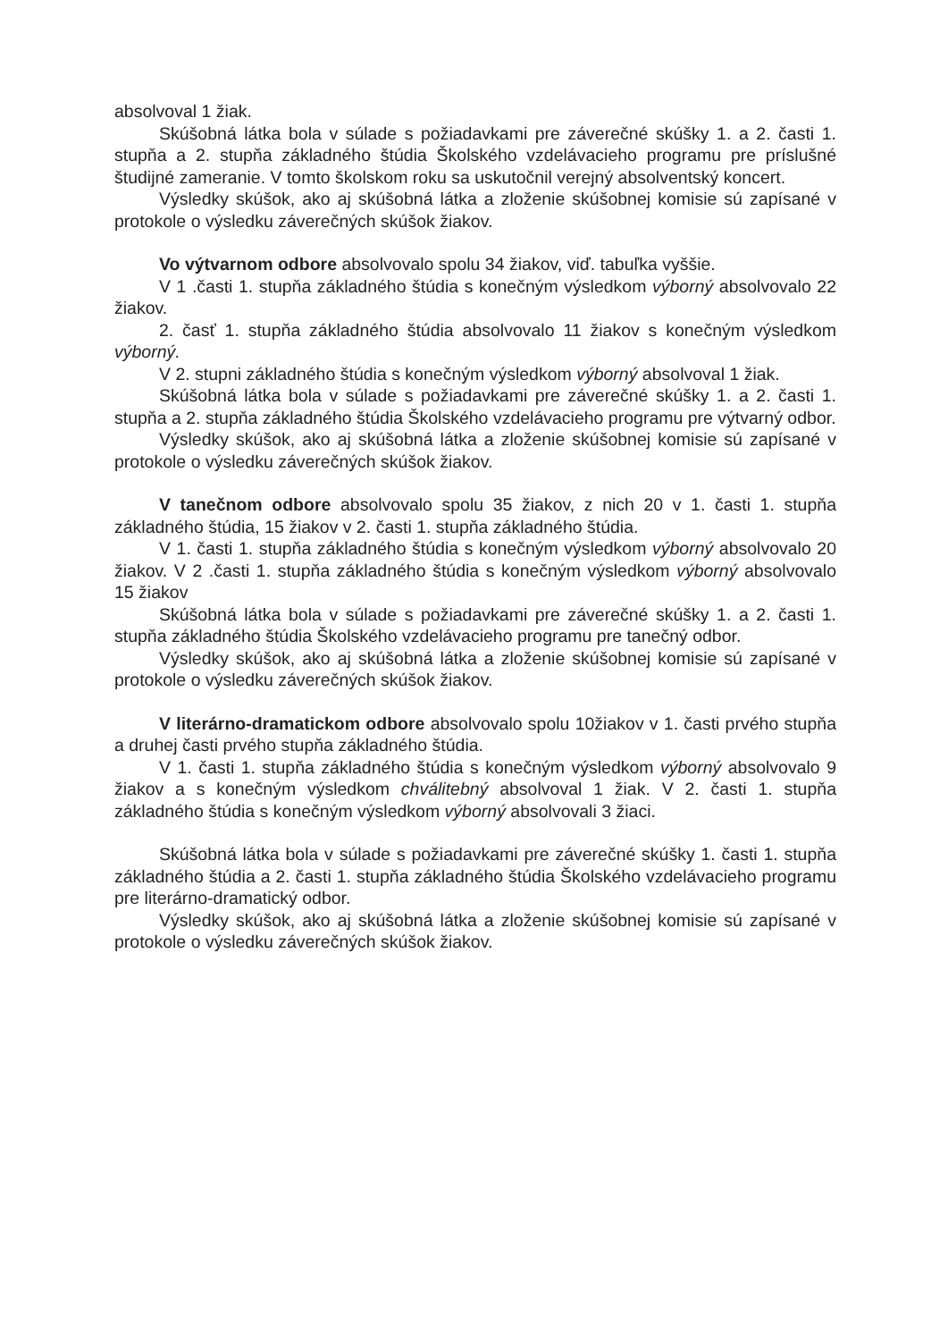absolvoval 1 žiak.
Skúšobná látka bola v súlade s požiadavkami pre záverečné skúšky 1. a 2. časti 1. stupňa a 2. stupňa základného štúdia Školského vzdelávacieho programu pre príslušné študijné zameranie. V tomto školskom roku sa uskutočnil verejný absolventský koncert.
Výsledky skúšok, ako aj skúšobná látka a zloženie skúšobnej komisie sú zapísané v protokole o výsledku záverečných skúšok žiakov.
Vo výtvarnom odbore absolvovalo spolu 34 žiakov, viď. tabuľka vyššie.
V 1 .časti 1. stupňa základného štúdia s konečným výsledkom výborný absolvovalo 22 žiakov.
2. časť 1. stupňa základného štúdia absolvovalo 11 žiakov s konečným výsledkom výborný.
V 2. stupni základného štúdia s konečným výsledkom výborný absolvoval 1 žiak.
Skúšobná látka bola v súlade s požiadavkami pre záverečné skúšky 1. a 2. časti 1. stupňa a 2. stupňa základného štúdia Školského vzdelávacieho programu pre výtvarný odbor.
Výsledky skúšok, ako aj skúšobná látka a zloženie skúšobnej komisie sú zapísané v protokole o výsledku záverečných skúšok žiakov.
V tanečnom odbore absolvovalo spolu 35 žiakov, z nich 20 v 1. časti 1. stupňa základného štúdia, 15 žiakov v 2. časti 1. stupňa základného štúdia.
V 1. časti 1. stupňa základného štúdia s konečným výsledkom výborný absolvovalo 20 žiakov. V 2 .časti 1. stupňa základného štúdia s konečným výsledkom výborný absolvovalo 15 žiakov
Skúšobná látka bola v súlade s požiadavkami pre záverečné skúšky 1. a 2. časti 1. stupňa základného štúdia Školského vzdelávacieho programu pre tanečný odbor.
Výsledky skúšok, ako aj skúšobná látka a zloženie skúšobnej komisie sú zapísané v protokole o výsledku záverečných skúšok žiakov.
V literárno-dramatickom odbore absolvovalo spolu 10žiakov v 1. časti prvého stupňa a druhej časti prvého stupňa základného štúdia.
V 1. časti 1. stupňa základného štúdia s konečným výsledkom výborný absolvovalo 9 žiakov a s konečným výsledkom chválitebný absolvoval 1 žiak. V 2. časti 1. stupňa základného štúdia s konečným výsledkom výborný absolvovali 3 žiaci.
Skúšobná látka bola v súlade s požiadavkami pre záverečné skúšky 1. časti 1. stupňa základného štúdia a 2. časti 1. stupňa základného štúdia Školského vzdelávacieho programu pre literárno-dramatický odbor.
Výsledky skúšok, ako aj skúšobná látka a zloženie skúšobnej komisie sú zapísané v protokole o výsledku záverečných skúšok žiakov.